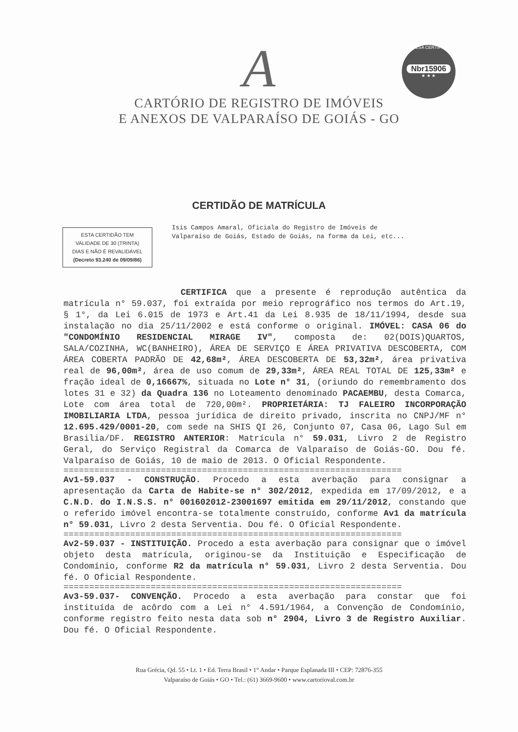EMPRESA CERTIFICADA
Nbr15906
★ ★ ★
A
CARTÓRIO DE REGISTRO DE IMÓVEIS
E ANEXOS DE VALPARAÍSO DE GOIÁS - GO
CERTIDÃO DE MATRÍCULA
ESTA CERTIDÃO TEM
VALIDADE DE 30 (TRINTA)
DIAS E NÃO É REVALIDÁVEL
(Decreto 93.240 de 09/09/86)
Isis Campos Amaral, Oficiala do Registro de Imóveis de Valparaíso de Goiás, Estado de Goiás, na forma da Lei, etc...
CERTIFICA que a presente é reprodução autêntica da matrícula n° 59.037, foi extraída por meio reprográfico nos termos do Art.19, § 1°, da Lei 6.015 de 1973 e Art.41 da Lei 8.935 de 18/11/1994, desde sua instalação no dia 25/11/2002 e está conforme o original. IMÓVEL: CASA 06 do "CONDOMÍNIO RESIDENCIAL MIRAGE IV", composta de: 02(DOIS)QUARTOS, SALA/COZINHA, WC(BANHEIRO), ÁREA DE SERVIÇO E ÁREA PRIVATIVA DESCOBERTA, COM ÁREA COBERTA PADRÃO DE 42,68m², ÁREA DESCOBERTA DE 53,32m², área privativa real de 96,00m², área de uso comum de 29,33m², ÁREA REAL TOTAL DE 125,33m² e fração ideal de 0,16667%, situada no Lote n° 31, (oriundo do remembramento dos lotes 31 e 32) da Quadra 136 no Loteamento denominado PACAEMBU, desta Comarca, Lote com área total de 720,00m². PROPRIETÁRIA: TJ FALEIRO INCORPORAÇÃO IMOBILIARIA LTDA, pessoa jurídica de direito privado, inscrita no CNPJ/MF n° 12.695.429/0001-20, com sede na SHIS QI 26, Conjunto 07, Casa 06, Lago Sul em Brasilia/DF. REGISTRO ANTERIOR: Matrícula n° 59.031, Livro 2 de Registro Geral, do Serviço Registral da Comarca de Valparaíso de Goiás-GO. Dou fé. Valparaíso de Goiás, 10 de maio de 2013. O Oficial Respondente.
==================================================================
Av1-59.037 - CONSTRUÇÃO. Procedo a esta averbação para consignar a apresentação da Carta de Habite-se n° 302/2012, expedida em 17/09/2012, e a C.N.D. do I.N.S.S. n° 001602012-23001697 emitida em 29/11/2012, constando que o referido imóvel encontra-se totalmente construído, conforme Av1 da matrícula n° 59.031, Livro 2 desta Serventia. Dou fé. O Oficial Respondente.
==================================================================
Av2-59.037 - INSTITUIÇÃO. Procedo a esta averbação para consignar que o imóvel objeto desta matrícula, originou-se da Instituição e Especificação de Condomínio, conforme R2 da matrícula n° 59.031, Livro 2 desta Serventia. Dou fé. O Oficial Respondente.
==================================================================
Av3-59.037- CONVENÇÃO. Procedo a esta averbação para constar que foi instituída de acôrdo com a Lei n° 4.591/1964, a Convenção de Condomínio, conforme registro feito nesta data sob n° 2904, Livro 3 de Registro Auxiliar. Dou fé. O Oficial Respondente.
Rua Grécia, Qd. 55 • Lt. 1 • Ed. Terra Brasil • 1° Andar • Parque Esplanada III • CEP: 72876-355
Valparaíso de Goiás • GO • Tel.: (61) 3669-9600 • www.cartorioval.com.br